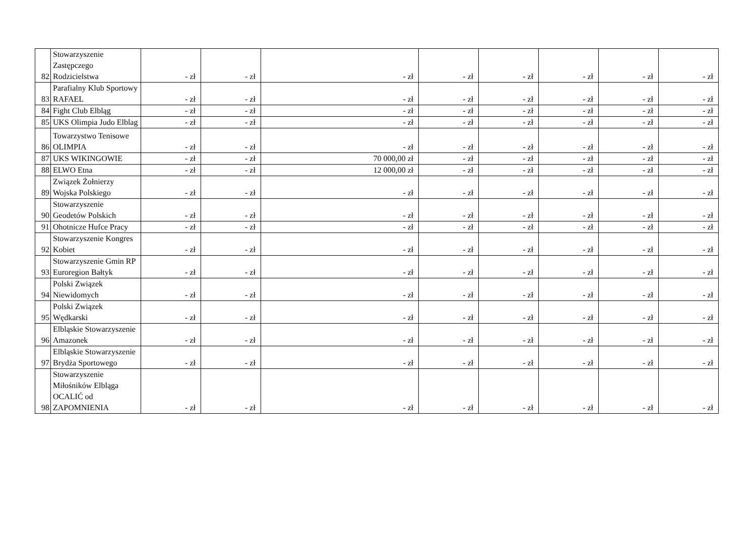| 82 | Stowarzyszenie Zastępczego Rodzicielstwa | - zł | - zł | - zł | - zł | - zł | - zł | - zł | - zł |
| 83 | Parafialny Klub Sportowy RAFAEL | - zł | - zł | - zł | - zł | - zł | - zł | - zł | - zł |
| 84 | Fight Club Elbląg | - zł | - zł | - zł | - zł | - zł | - zł | - zł | - zł |
| 85 | UKS Olimpia Judo Elblag | - zł | - zł | - zł | - zł | - zł | - zł | - zł | - zł |
| 86 | Towarzystwo Tenisowe OLIMPIA | - zł | - zł | - zł | - zł | - zł | - zł | - zł | - zł |
| 87 | UKS WIKINGOWIE | - zł | - zł | 70 000,00 zł | - zł | - zł | - zł | - zł | - zł |
| 88 | ELWO Etna | - zł | - zł | 12 000,00 zł | - zł | - zł | - zł | - zł | - zł |
| 89 | Związek Żołnierzy Wojska Polskiego | - zł | - zł | - zł | - zł | - zł | - zł | - zł | - zł |
| 90 | Stowarzyszenie Geodetów Polskich | - zł | - zł | - zł | - zł | - zł | - zł | - zł | - zł |
| 91 | Ohotnicze Hufce Pracy | - zł | - zł | - zł | - zł | - zł | - zł | - zł | - zł |
| 92 | Stowarzyszenie Kongres Kobiet | - zł | - zł | - zł | - zł | - zł | - zł | - zł | - zł |
| 93 | Stowarzyszenie Gmin RP Euroregion Bałtyk | - zł | - zł | - zł | - zł | - zł | - zł | - zł | - zł |
| 94 | Polski Związek Niewidomych | - zł | - zł | - zł | - zł | - zł | - zł | - zł | - zł |
| 95 | Polski Związek Wędkarski | - zł | - zł | - zł | - zł | - zł | - zł | - zł | - zł |
| 96 | Elbląskie Stowarzyszenie Amazonek | - zł | - zł | - zł | - zł | - zł | - zł | - zł | - zł |
| 97 | Elbląskie Stowarzyszenie Brydża Sportowego | - zł | - zł | - zł | - zł | - zł | - zł | - zł | - zł |
| 98 | Stowarzyszenie Miłośników Elbląga OCALIĆ od ZAPOMNIENIA | - zł | - zł | - zł | - zł | - zł | - zł | - zł | - zł |